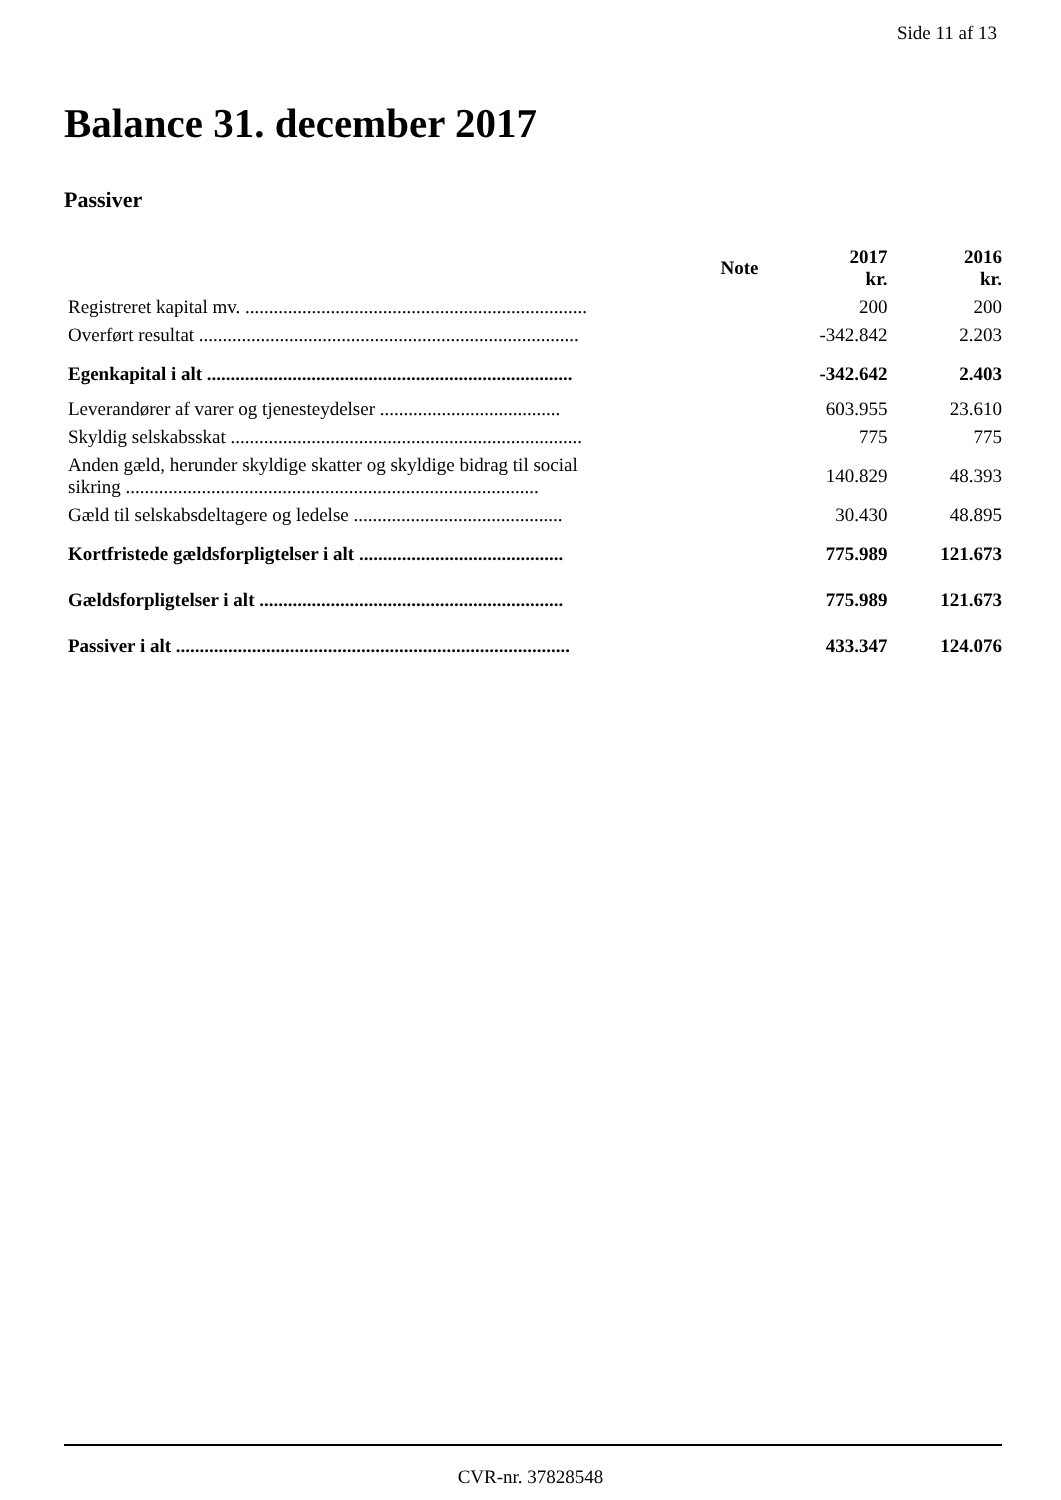Side 11 af 13
Balance 31. december 2017
Passiver
| | Note | 2017 kr. | 2016 kr. |
| --- | --- | --- | --- |
| Registreret kapital mv. ........................................................................ | | 200 | 200 |
| Overført resultat ................................................................................ | | -342.842 | 2.203 |
| Egenkapital i alt ............................................................................. | | -342.642 | 2.403 |
| Leverandører af varer og tjenesteydelser ...................................... | | 603.955 | 23.610 |
| Skyldig selskabsskat .......................................................................... | | 775 | 775 |
| Anden gæld, herunder skyldige skatter og skyldige bidrag til social sikring ....................................................................................... | | 140.829 | 48.393 |
| Gæld til selskabsdeltagere og ledelse ............................................ | | 30.430 | 48.895 |
| Kortfristede gældsforpligtelser i alt ........................................... | | 775.989 | 121.673 |
| Gældsforpligtelser i alt ................................................................ | | 775.989 | 121.673 |
| Passiver i alt ................................................................................... | | 433.347 | 124.076 |
CVR-nr. 37828548